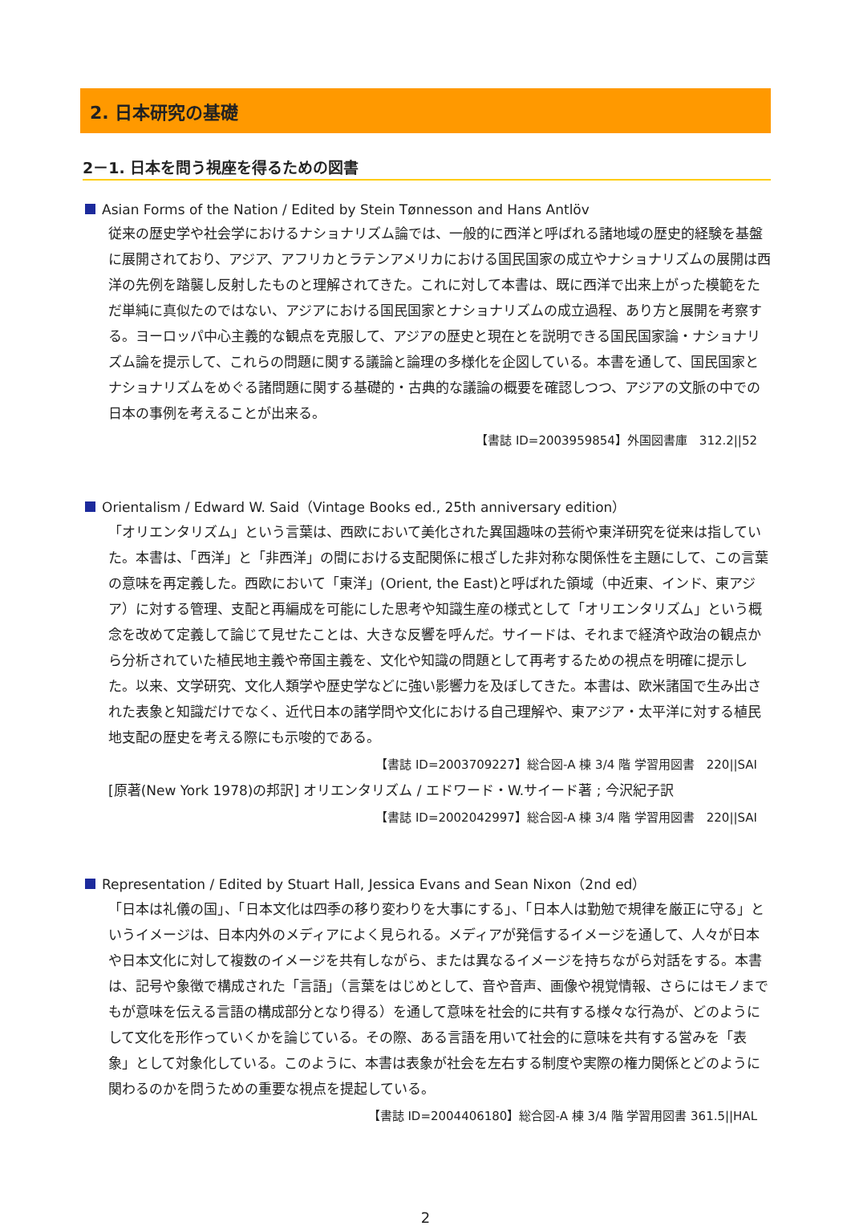2. 日本研究の基礎
2－1. 日本を問う視座を得るための図書
Asian Forms of the Nation / Edited by Stein Tønnesson and Hans Antlöv
従来の歴史学や社会学におけるナショナリズム論では、一般的に西洋と呼ばれる諸地域の歴史的経験を基盤に展開されており、アジア、アフリカとラテンアメリカにおける国民国家の成立やナショナリズムの展開は西洋の先例を踏襲し反射したものと理解されてきた。これに対して本書は、既に西洋で出来上がった模範をただ単純に真似たのではない、アジアにおける国民国家とナショナリズムの成立過程、あり方と展開を考察する。ヨーロッパ中心主義的な観点を克服して、アジアの歴史と現在とを説明できる国民国家論・ナショナリズム論を提示して、これらの問題に関する議論と論理の多様化を企図している。本書を通して、国民国家とナショナリズムをめぐる諸問題に関する基礎的・古典的な議論の概要を確認しつつ、アジアの文脈の中での日本の事例を考えることが出来る。
【書誌 ID=2003959854】外国図書庫　312.2||52
Orientalism / Edward W. Said（Vintage Books ed., 25th anniversary edition）
「オリエンタリズム」という言葉は、西欧において美化された異国趣味の芸術や東洋研究を従来は指していた。本書は、「西洋」と「非西洋」の間における支配関係に根ざした非対称な関係性を主題にして、この言葉の意味を再定義した。西欧において「東洋」(Orient, the East)と呼ばれた領域（中近東、インド、東アジア）に対する管理、支配と再編成を可能にした思考や知識生産の様式として「オリエンタリズム」という概念を改めて定義して論じて見せたことは、大きな反響を呼んだ。サイードは、それまで経済や政治の観点から分析されていた植民地主義や帝国主義を、文化や知識の問題として再考するための視点を明確に提示した。以来、文学研究、文化人類学や歴史学などに強い影響力を及ぼしてきた。本書は、欧米諸国で生み出された表象と知識だけでなく、近代日本の諸学問や文化における自己理解や、東アジア・太平洋に対する植民地支配の歴史を考える際にも示唆的である。
【書誌 ID=2003709227】総合図-A 棟 3/4 階 学習用図書　220||SAI
[原著(New York 1978)の邦訳] オリエンタリズム / エドワード・W.サイード著 ; 今沢紀子訳
【書誌 ID=2002042997】総合図-A 棟 3/4 階 学習用図書　220||SAI
Representation / Edited by Stuart Hall, Jessica Evans and Sean Nixon（2nd ed）
「日本は礼儀の国」、「日本文化は四季の移り変わりを大事にする」、「日本人は勤勉で規律を厳正に守る」というイメージは、日本内外のメディアによく見られる。メディアが発信するイメージを通して、人々が日本や日本文化に対して複数のイメージを共有しながら、または異なるイメージを持ちながら対話をする。本書は、記号や象徴で構成された「言語」（言葉をはじめとして、音や音声、画像や視覚情報、さらにはモノまでもが意味を伝える言語の構成部分となり得る）を通して意味を社会的に共有する様々な行為が、どのようにして文化を形作っていくかを論じている。その際、ある言語を用いて社会的に意味を共有する営みを「表象」として対象化している。このように、本書は表象が社会を左右する制度や実際の権力関係とどのように関わるのかを問うための重要な視点を提起している。
【書誌 ID=2004406180】総合図-A 棟 3/4 階 学習用図書 361.5||HAL
2